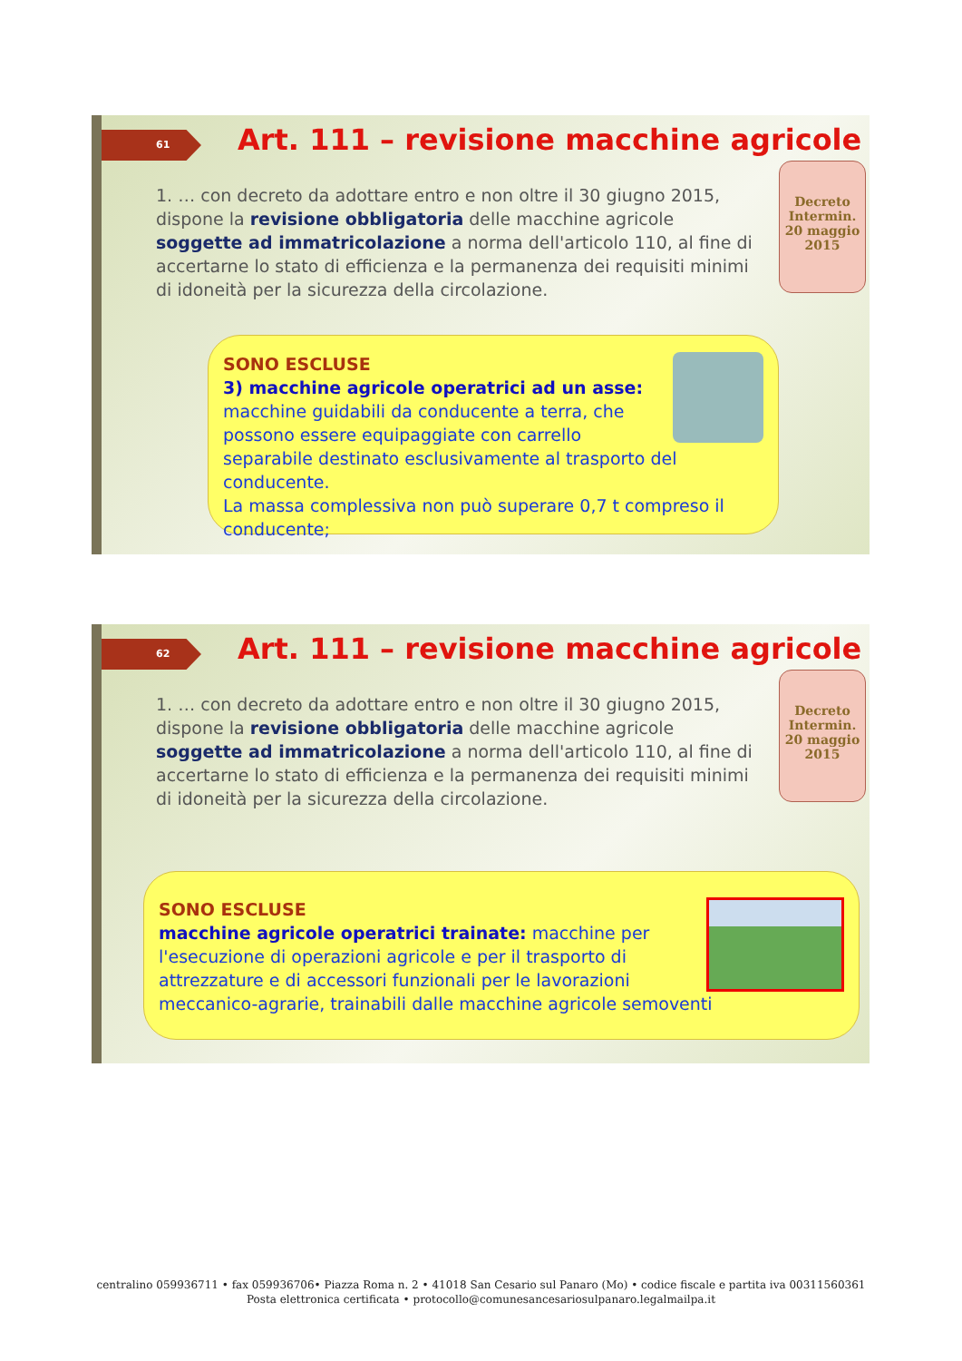61
Art. 111 – revisione macchine agricole
1. … con decreto da adottare entro e non oltre il 30 giugno 2015, dispone la revisione obbligatoria delle macchine agricole soggette ad immatricolazione a norma dell'articolo 110, al fine di accertarne lo stato di efficienza e la permanenza dei requisiti minimi di idoneità per la sicurezza della circolazione.
Decreto Intermin. 20 maggio 2015
SONO ESCLUSE
3) macchine agricole operatrici ad un asse: macchine guidabili da conducente a terra, che possono essere equipaggiate con carrello separabile destinato esclusivamente al trasporto del conducente.
La massa complessiva non può superare 0,7 t compreso il conducente;
62
Art. 111 – revisione macchine agricole
1. … con decreto da adottare entro e non oltre il 30 giugno 2015, dispone la revisione obbligatoria delle macchine agricole soggette ad immatricolazione a norma dell'articolo 110, al fine di accertarne lo stato di efficienza e la permanenza dei requisiti minimi di idoneità per la sicurezza della circolazione.
Decreto Intermin. 20 maggio 2015
SONO ESCLUSE
macchine agricole operatrici trainate: macchine per l'esecuzione di operazioni agricole e per il trasporto di attrezzature e di accessori funzionali per le lavorazioni meccanico-agrarie, trainabili dalle macchine agricole semoventi
centralino 059936711 • fax 059936706• Piazza Roma n. 2 • 41018 San Cesario sul Panaro (Mo) • codice fiscale e partita iva 00311560361
Posta elettronica certificata • protocollo@comunesancesariosulpanaro.legalmailpa.it